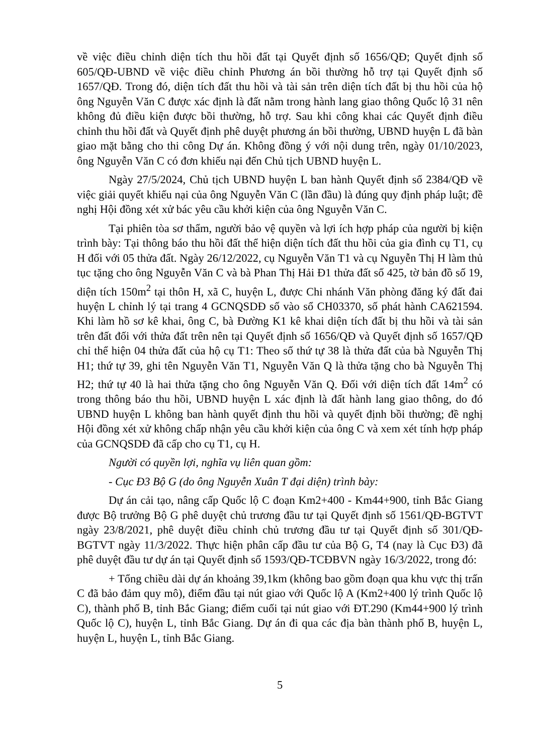về việc điều chỉnh diện tích thu hồi đất tại Quyết định số 1656/QĐ; Quyết định số 605/QĐ-UBND về việc điều chỉnh Phương án bồi thường hỗ trợ tại Quyết định số 1657/QĐ. Trong đó, diện tích đất thu hồi và tài sản trên diện tích đất bị thu hồi của hộ ông Nguyễn Văn C được xác định là đất nằm trong hành lang giao thông Quốc lộ 31 nên không đủ điều kiện được bồi thường, hỗ trợ. Sau khi công khai các Quyết định điều chỉnh thu hồi đất và Quyết định phê duyệt phương án bồi thường, UBND huyện L đã bàn giao mặt bằng cho thi công Dự án. Không đồng ý với nội dung trên, ngày 01/10/2023, ông Nguyễn Văn C có đơn khiếu nại đến Chủ tịch UBND huyện L.
Ngày 27/5/2024, Chủ tịch UBND huyện L ban hành Quyết định số 2384/QĐ về việc giải quyết khiếu nại của ông Nguyễn Văn C (lần đầu) là đúng quy định pháp luật; đề nghị Hội đồng xét xử bác yêu cầu khởi kiện của ông Nguyễn Văn C.
Tại phiên tòa sơ thẩm, người bảo vệ quyền và lợi ích hợp pháp của người bị kiện trình bày: Tại thông báo thu hồi đất thể hiện diện tích đất thu hồi của gia đình cụ T1, cụ H đối với 05 thửa đất. Ngày 26/12/2022, cụ Nguyễn Văn T1 và cụ Nguyễn Thị H làm thủ tục tặng cho ông Nguyễn Văn C và bà Phan Thị Hải Đ1 thửa đất số 425, tờ bản đồ số 19, diện tích 150m<sup>2</sup> tại thôn H, xã C, huyện L, được Chi nhánh Văn phòng đăng ký đất đai huyện L chỉnh lý tại trang 4 GCNQSDĐ số vào sổ CH03370, số phát hành CA621594. Khi làm hồ sơ kê khai, ông C, bà Đường K1 kê khai diện tích đất bị thu hồi và tài sản trên đất đối với thửa đất trên nên tại Quyết định số 1656/QĐ và Quyết định số 1657/QĐ chỉ thể hiện 04 thửa đất của hộ cụ T1: Theo số thứ tự 38 là thửa đất của bà Nguyễn Thị H1; thứ tự 39, ghi tên Nguyễn Văn T1, Nguyễn Văn Q là thửa tặng cho bà Nguyễn Thị H2; thứ tự 40 là hai thửa tặng cho ông Nguyễn Văn Q. Đối với diện tích đất 14m<sup>2</sup> có trong thông báo thu hồi, UBND huyện L xác định là đất hành lang giao thông, do đó UBND huyện L không ban hành quyết định thu hồi và quyết định bồi thường; đề nghị Hội đồng xét xử không chấp nhận yêu cầu khởi kiện của ông C và xem xét tính hợp pháp của GCNQSDĐ đã cấp cho cụ T1, cụ H.
Người có quyền lợi, nghĩa vụ liên quan gồm:
- Cục Đ3 Bộ G (do ông Nguyễn Xuân T đại diện) trình bày:
Dự án cải tạo, nâng cấp Quốc lộ C đoạn Km2+400 - Km44+900, tỉnh Bắc Giang được Bộ trưởng Bộ G phê duyệt chủ trương đầu tư tại Quyết định số 1561/QĐ-BGTVT ngày 23/8/2021, phê duyệt điều chỉnh chủ trương đầu tư tại Quyết định số 301/QĐ-BGTVT ngày 11/3/2022. Thực hiện phân cấp đầu tư của Bộ G, T4 (nay là Cục Đ3) đã phê duyệt đầu tư dự án tại Quyết định số 1593/QĐ-TCĐBVN ngày 16/3/2022, trong đó:
+ Tổng chiều dài dự án khoảng 39,1km (không bao gồm đoạn qua khu vực thị trấn C đã bảo đảm quy mô), điểm đầu tại nút giao với Quốc lộ A (Km2+400 lý trình Quốc lộ C), thành phố B, tỉnh Bắc Giang; điểm cuối tại nút giao với ĐT.290 (Km44+900 lý trình Quốc lộ C), huyện L, tỉnh Bắc Giang. Dự án đi qua các địa bàn thành phố B, huyện L, huyện L, huyện L, tỉnh Bắc Giang.
5